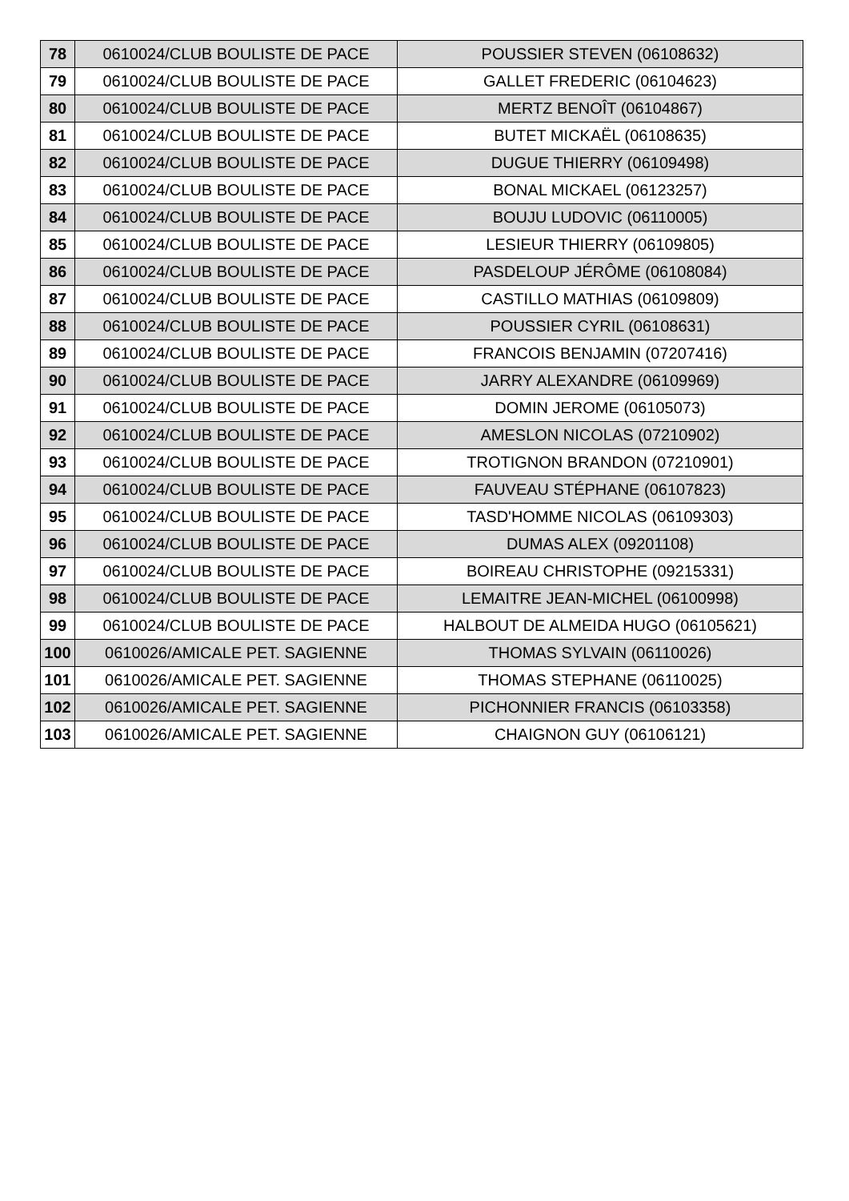| 78 | 0610024/CLUB BOULISTE DE PACE | POUSSIER STEVEN (06108632) |
| 79 | 0610024/CLUB BOULISTE DE PACE | GALLET FREDERIC (06104623) |
| 80 | 0610024/CLUB BOULISTE DE PACE | MERTZ BENOÎT (06104867) |
| 81 | 0610024/CLUB BOULISTE DE PACE | BUTET MICKAËL (06108635) |
| 82 | 0610024/CLUB BOULISTE DE PACE | DUGUE THIERRY (06109498) |
| 83 | 0610024/CLUB BOULISTE DE PACE | BONAL MICKAEL (06123257) |
| 84 | 0610024/CLUB BOULISTE DE PACE | BOUJU LUDOVIC (06110005) |
| 85 | 0610024/CLUB BOULISTE DE PACE | LESIEUR THIERRY (06109805) |
| 86 | 0610024/CLUB BOULISTE DE PACE | PASDELOUP JÉRÔME (06108084) |
| 87 | 0610024/CLUB BOULISTE DE PACE | CASTILLO MATHIAS (06109809) |
| 88 | 0610024/CLUB BOULISTE DE PACE | POUSSIER CYRIL (06108631) |
| 89 | 0610024/CLUB BOULISTE DE PACE | FRANCOIS BENJAMIN (07207416) |
| 90 | 0610024/CLUB BOULISTE DE PACE | JARRY ALEXANDRE (06109969) |
| 91 | 0610024/CLUB BOULISTE DE PACE | DOMIN JEROME (06105073) |
| 92 | 0610024/CLUB BOULISTE DE PACE | AMESLON NICOLAS (07210902) |
| 93 | 0610024/CLUB BOULISTE DE PACE | TROTIGNON BRANDON (07210901) |
| 94 | 0610024/CLUB BOULISTE DE PACE | FAUVEAU STÉPHANE (06107823) |
| 95 | 0610024/CLUB BOULISTE DE PACE | TASD'HOMME NICOLAS (06109303) |
| 96 | 0610024/CLUB BOULISTE DE PACE | DUMAS ALEX (09201108) |
| 97 | 0610024/CLUB BOULISTE DE PACE | BOIREAU CHRISTOPHE (09215331) |
| 98 | 0610024/CLUB BOULISTE DE PACE | LEMAITRE JEAN-MICHEL (06100998) |
| 99 | 0610024/CLUB BOULISTE DE PACE | HALBOUT DE ALMEIDA HUGO (06105621) |
| 100 | 0610026/AMICALE PET. SAGIENNE | THOMAS SYLVAIN (06110026) |
| 101 | 0610026/AMICALE PET. SAGIENNE | THOMAS STEPHANE (06110025) |
| 102 | 0610026/AMICALE PET. SAGIENNE | PICHONNIER FRANCIS (06103358) |
| 103 | 0610026/AMICALE PET. SAGIENNE | CHAIGNON GUY (06106121) |